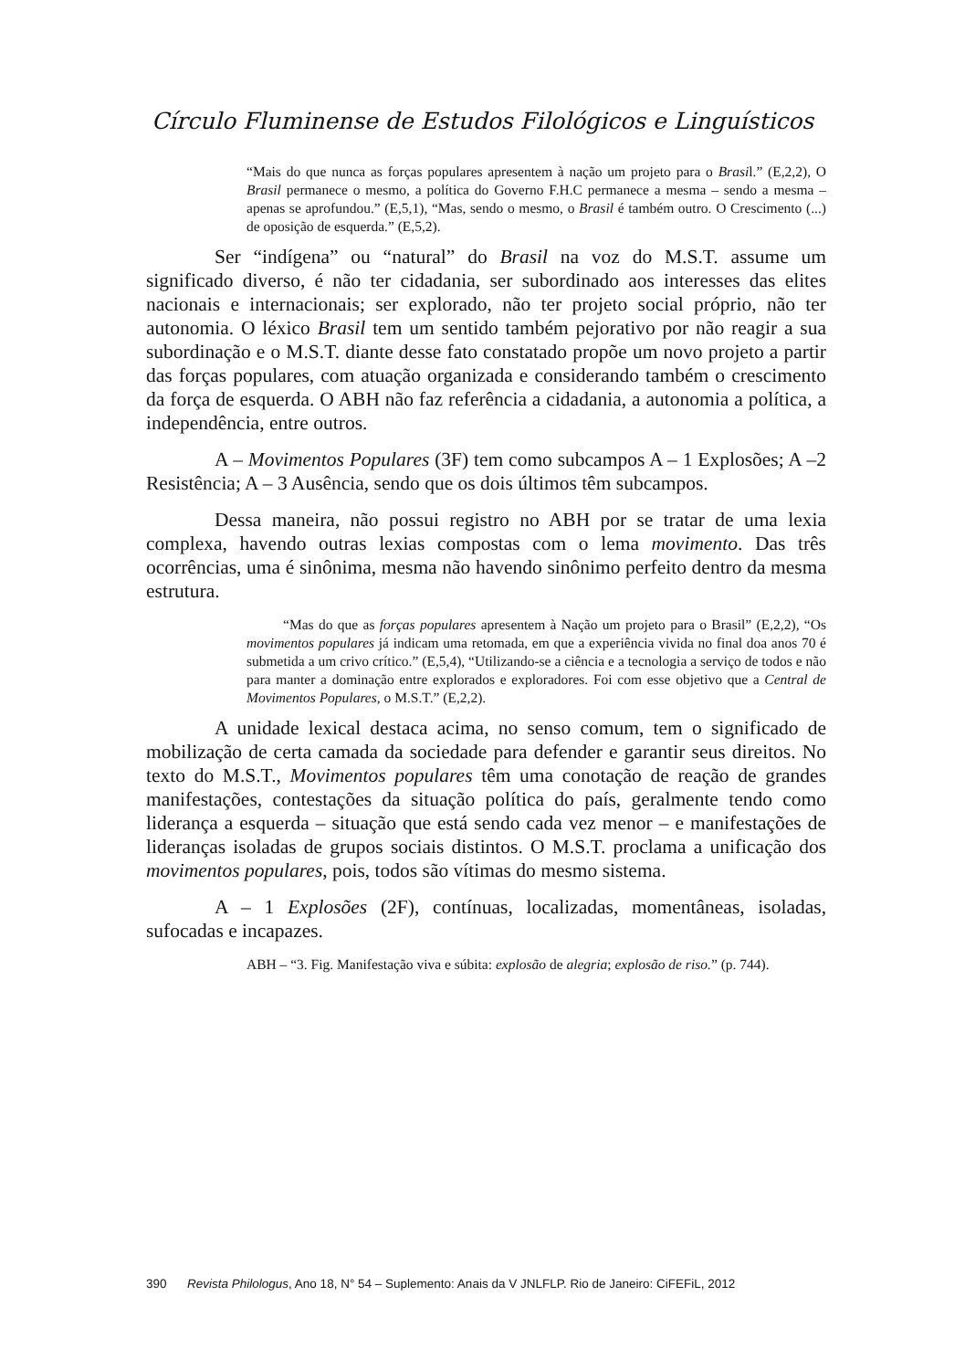Círculo Fluminense de Estudos Filológicos e Linguísticos
“Mais do que nunca as forças populares apresentem à nação um projeto para o Brasil.” (E,2,2), O Brasil permanece o mesmo, a política do Governo F.H.C permanece a mesma – sendo a mesma – apenas se aprofundou.” (E,5,1), “Mas, sendo o mesmo, o Brasil é também outro. O Crescimento (...) de oposição de esquerda.” (E,5,2).
Ser “indígena” ou “natural” do Brasil na voz do M.S.T. assume um significado diverso, é não ter cidadania, ser subordinado aos interesses das elites nacionais e internacionais; ser explorado, não ter projeto social próprio, não ter autonomia. O léxico Brasil tem um sentido também pejorativo por não reagir a sua subordinação e o M.S.T. diante desse fato constatado propõe um novo projeto a partir das forças populares, com atuação organizada e considerando também o crescimento da força de esquerda. O ABH não faz referência a cidadania, a autonomia a política, a independência, entre outros.
A – Movimentos Populares (3F) tem como subcampos A – 1 Explosões; A –2 Resistência; A – 3 Ausência, sendo que os dois últimos têm subcampos.
Dessa maneira, não possui registro no ABH por se tratar de uma lexia complexa, havendo outras lexias compostas com o lema movimento. Das três ocorrências, uma é sinônima, mesma não havendo sinônimo perfeito dentro da mesma estrutura.
“Mas do que as forças populares apresentem à Nação um projeto para o Brasil” (E,2,2), “Os movimentos populares já indicam uma retomada, em que a experiência vivida no final doa anos 70 é submetida a um crivo crítico.” (E,5,4), “Utilizando-se a ciência e a tecnologia a serviço de todos e não para manter a dominação entre explorados e exploradores. Foi com esse objetivo que a Central de Movimentos Populares, o M.S.T.” (E,2,2).
A unidade lexical destaca acima, no senso comum, tem o significado de mobilização de certa camada da sociedade para defender e garantir seus direitos. No texto do M.S.T., Movimentos populares têm uma conotação de reação de grandes manifestações, contestações da situação política do país, geralmente tendo como liderança a esquerda – situação que está sendo cada vez menor – e manifestações de lideranças isoladas de grupos sociais distintos. O M.S.T. proclama a unificação dos movimentos populares, pois, todos são vítimas do mesmo sistema.
A – 1 Explosões (2F), contínuas, localizadas, momentâneas, isoladas, sufocadas e incapazes.
ABH – “3. Fig. Manifestação viva e súbita: explosão de alegria; explosão de riso.” (p. 744).
390 Revista Philologus, Ano 18, N° 54 – Suplemento: Anais da V JNLFLP. Rio de Janeiro: CiFEFiL, 2012